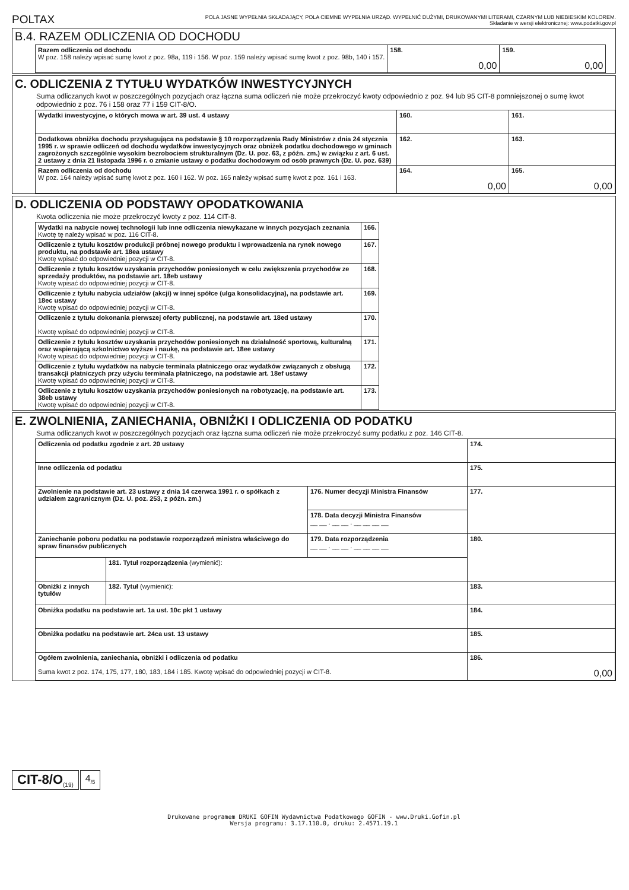POLTAX
POLA JASNE WYPEŁNIA SKŁADAJĄCY, POLA CIEMNE WYPEŁNIA URZĄD. WYPEŁNIĆ DUŻYMI, DRUKOWANYMI LITERAMI, CZARNYM LUB NIEBIESKIM KOLOREM.
Składanie w wersji elektronicznej: www.podatki.gov.pl
B.4. RAZEM ODLICZENIA OD DOCHODU
| Razem odliczenia od dochodu W poz. 158 należy wpisać sumę kwot z poz. 98a, 119 i 156. W poz. 159 należy wpisać sumę kwot z poz. 98b, 140 i 157. | 158. 0,00 | 159. 0,00 |
C. ODLICZENIA Z TYTUŁU WYDATKÓW INWESTYCYJNYCH
Suma odliczanych kwot w poszczególnych pozycjach oraz łączna suma odliczeń nie może przekroczyć kwoty odpowiednio z poz. 94 lub 95 CIT-8 pomniejszonej o sumę kwot odpowiednio z poz. 76 i 158 oraz 77 i 159 CIT-8/O.
| Wydatki inwestycyjne, o których mowa w art. 39 ust. 4 ustawy | 160. | 161. |
| Dodatkowa obniżka dochodu przysługująca na podstawie § 10 rozporządzenia Rady Ministrów z dnia 24 stycznia 1995 r. w sprawie odliczeń od dochodu wydatków inwestycyjnych oraz obniżek podatku dochodowego w gminach zagrożonych szczególnie wysokim bezrobociem strukturalnym (Dz. U. poz. 63, z późn. zm.) w związku z art. 6 ust. 2 ustawy z dnia 21 listopada 1996 r. o zmianie ustawy o podatku dochodowym od osób prawnych (Dz. U. poz. 639) | 162. | 163. |
| Razem odliczenia od dochodu W poz. 164 należy wpisać sumę kwot z poz. 160 i 162. W poz. 165 należy wpisać sumę kwot z poz. 161 i 163. | 164. 0,00 | 165. 0,00 |
D. ODLICZENIA OD PODSTAWY OPODATKOWANIA
Kwota odliczenia nie może przekroczyć kwoty z poz. 114 CIT-8.
| Wydatki na nabycie nowej technologii lub inne odliczenia niewykazane w innych pozycjach zeznania Kwotę tę należy wpisać w poz. 116 CIT-8. | 166. |
| Odliczenie z tytułu kosztów produkcji próbnej nowego produktu i wprowadzenia na rynek nowego produktu, na podstawie art. 18ea ustawy Kwotę wpisać do odpowiedniej pozycji w CIT-8. | 167. |
| Odliczenie z tytułu kosztów uzyskania przychodów poniesionych w celu zwiększenia przychodów ze sprzedaży produktów, na podstawie art. 18eb ustawy Kwotę wpisać do odpowiedniej pozycji w CIT-8. | 168. |
| Odliczenie z tytułu nabycia udziałów (akcji) w innej spółce (ulga konsolidacyjna), na podstawie art. 18ec ustawy Kwotę wpisać do odpowiedniej pozycji w CIT-8. | 169. |
| Odliczenie z tytułu dokonania pierwszej oferty publicznej, na podstawie art. 18ed ustawy Kwotę wpisać do odpowiedniej pozycji w CIT-8. | 170. |
| Odliczenie z tytułu kosztów uzyskania przychodów poniesionych na działalność sportową, kulturalną oraz wspierającą szkolnictwo wyższe i naukę, na podstawie art. 18ee ustawy Kwotę wpisać do odpowiedniej pozycji w CIT-8. | 171. |
| Odliczenie z tytułu wydatków na nabycie terminala płatniczego oraz wydatków związanych z obsługą transakcji płatniczych przy użyciu terminala płatniczego, na podstawie art. 18ef ustawy Kwotę wpisać do odpowiedniej pozycji w CIT-8. | 172. |
| Odliczenie z tytułu kosztów uzyskania przychodów poniesionych na robotyzację, na podstawie art. 38eb ustawy Kwotę wpisać do odpowiedniej pozycji w CIT-8. | 173. |
E. ZWOLNIENIA, ZANIECHANIA, OBNIŻKI I ODLICZENIA OD PODATKU
Suma odliczanych kwot w poszczególnych pozycjach oraz łączna suma odliczeń nie może przekroczyć sumy podatku z poz. 146 CIT-8.
| Odliczenia od podatku zgodnie z art. 20 ustawy | | | 174. |
| Inne odliczenia od podatku | | | 175. |
| Zwolnienie na podstawie art. 23 ustawy z dnia 14 czerwca 1991 r. o spółkach z udziałem zagranicznym (Dz. U. poz. 253, z późn. zm.) | | 176. Numer decyzji Ministra Finansów | 177. |
| | | 178. Data decyzji Ministra Finansów __ __ . __ __ . __ __ __ __ | |
| Zaniechanie poboru podatku na podstawie rozporządzeń ministra właściwego do spraw finansów publicznych | | 179. Data rozporządzenia __ __ . __ __ . __ __ __ __ | 180. |
| | 181. Tytuł rozporządzenia (wymienić): | | |
| Obniżki z innych tytułów | 182. Tytuł (wymienić): | | 183. |
| Obniżka podatku na podstawie art. 1a ust. 10c pkt 1 ustawy | | | 184. |
| Obniżka podatku na podstawie art. 24ca ust. 13 ustawy | | | 185. |
| Ogółem zwolnienia, zaniechania, obniżki i odliczenia od podatku Suma kwot z poz. 174, 175, 177, 180, 183, 184 i 185. Kwotę wpisać do odpowiedniej pozycji w CIT-8. | | | 186. 0,00 |
CIT-8/O<sub>(19)</sub>
4<sub>/5</sub>
Drukowane programem DRUKI GOFIN Wydawnictwa Podatkowego GOFIN - www.Druki.Gofin.pl
Wersja programu: 3.17.110.0, druku: 2.4571.19.1